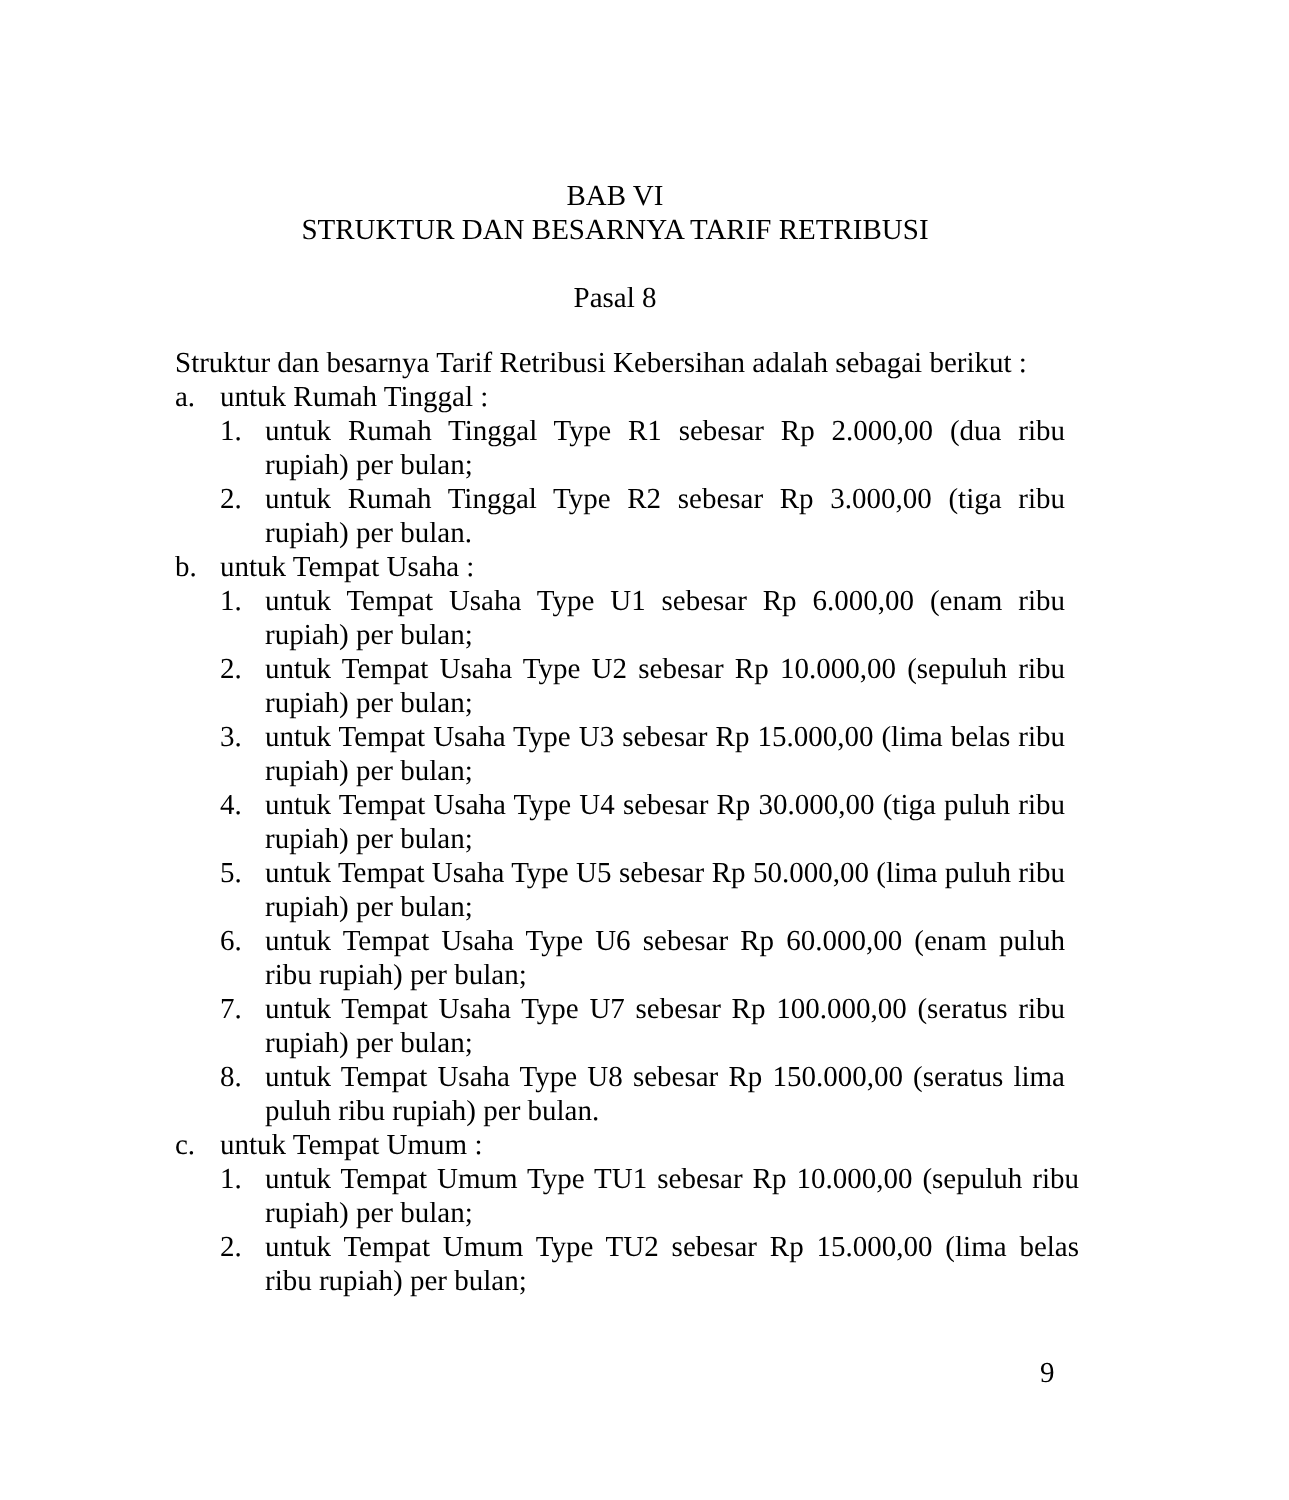BAB VI
STRUKTUR DAN BESARNYA TARIF RETRIBUSI
Pasal 8
Struktur dan besarnya Tarif Retribusi Kebersihan adalah sebagai berikut :
a. untuk Rumah Tinggal :
1. untuk Rumah Tinggal Type R1 sebesar Rp 2.000,00 (dua ribu rupiah) per bulan;
2. untuk Rumah Tinggal Type R2 sebesar Rp 3.000,00 (tiga ribu rupiah) per bulan.
b. untuk Tempat Usaha :
1. untuk Tempat Usaha Type U1 sebesar Rp 6.000,00 (enam ribu rupiah) per bulan;
2. untuk Tempat Usaha Type U2 sebesar Rp 10.000,00 (sepuluh ribu rupiah) per bulan;
3. untuk Tempat Usaha Type U3 sebesar Rp 15.000,00 (lima belas ribu rupiah) per bulan;
4. untuk Tempat Usaha Type U4 sebesar Rp 30.000,00 (tiga puluh ribu rupiah) per bulan;
5. untuk Tempat Usaha Type U5 sebesar Rp 50.000,00 (lima puluh ribu rupiah) per bulan;
6. untuk Tempat Usaha Type U6 sebesar Rp 60.000,00 (enam puluh ribu rupiah) per bulan;
7. untuk Tempat Usaha Type U7 sebesar Rp 100.000,00 (seratus ribu rupiah) per bulan;
8. untuk Tempat Usaha Type U8 sebesar Rp 150.000,00 (seratus lima puluh ribu rupiah) per bulan.
c. untuk Tempat Umum :
1. untuk Tempat Umum Type TU1 sebesar Rp 10.000,00 (sepuluh ribu rupiah) per bulan;
2. untuk Tempat Umum Type TU2 sebesar Rp 15.000,00 (lima belas ribu rupiah) per bulan;
9